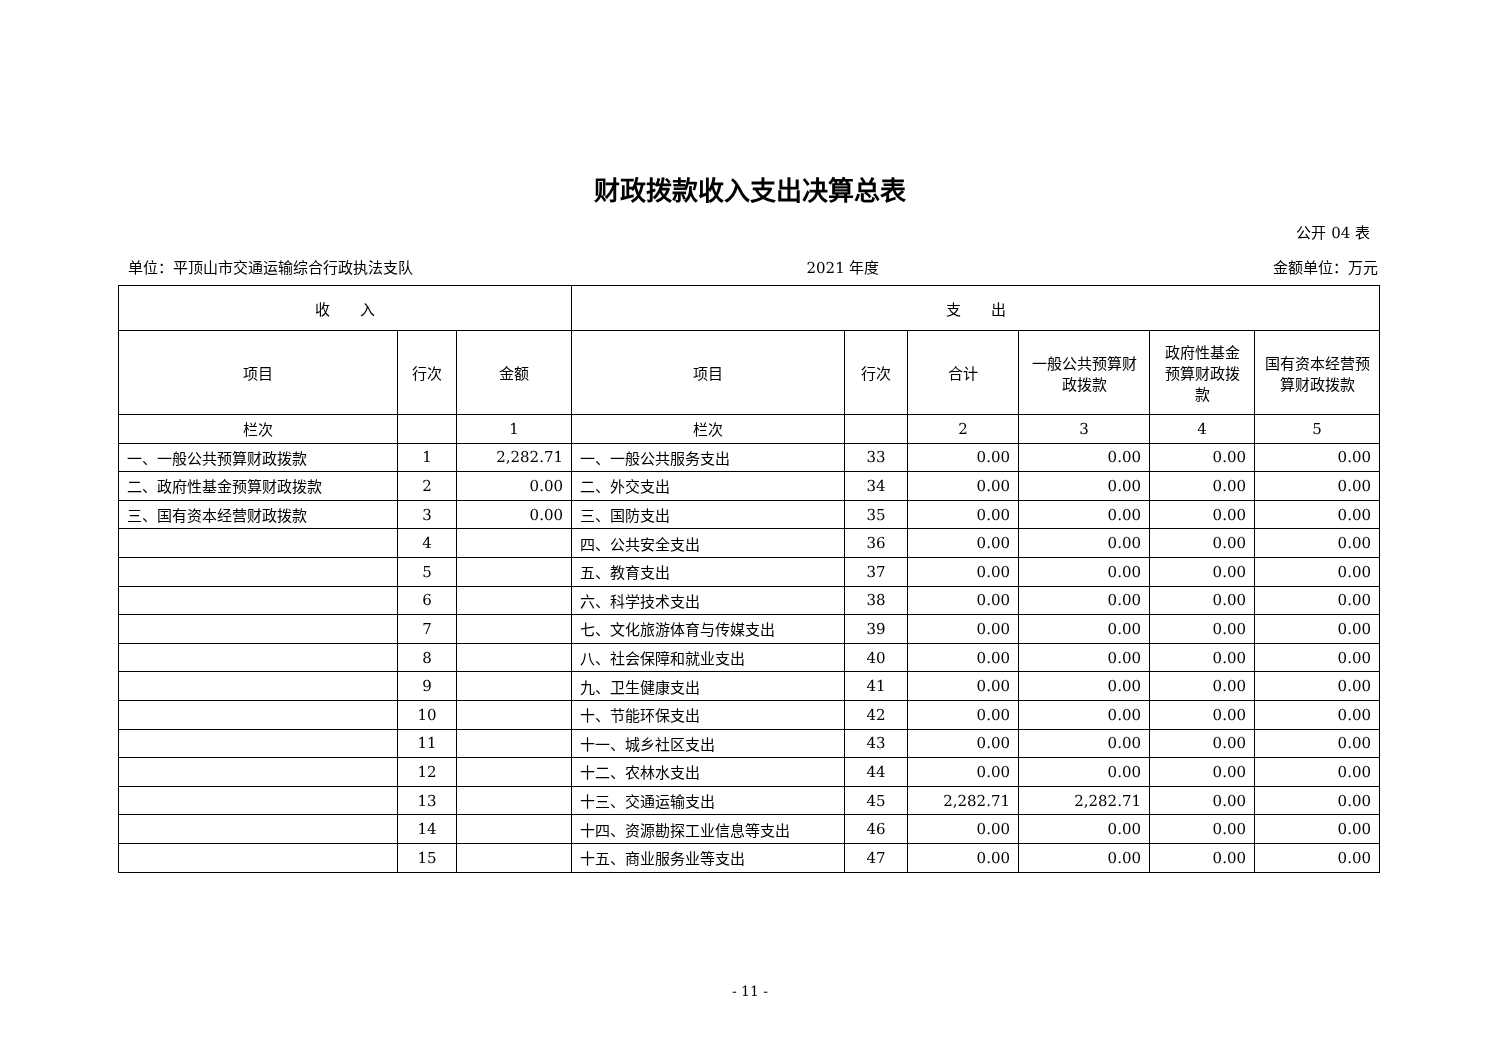财政拨款收入支出决算总表
公开 04 表
单位：平顶山市交通运输综合行政执法支队 2021 年度 金额单位：万元
| 收 入 | | | 支 出 | | | | | |
| --- | --- | --- | --- | --- | --- | --- | --- | --- |
| 项目 | 行次 | 金额 | 项目 | 行次 | 合计 | 一般公共预算财政拨款 | 政府性基金预算财政拨款 | 国有资本经营预算财政拨款 |
| 栏次 | | 1 | 栏次 | | 2 | 3 | 4 | 5 |
| 一、一般公共预算财政拨款 | 1 | 2,282.71 | 一、一般公共服务支出 | 33 | 0.00 | 0.00 | 0.00 | 0.00 |
| 二、政府性基金预算财政拨款 | 2 | 0.00 | 二、外交支出 | 34 | 0.00 | 0.00 | 0.00 | 0.00 |
| 三、国有资本经营财政拨款 | 3 | 0.00 | 三、国防支出 | 35 | 0.00 | 0.00 | 0.00 | 0.00 |
| | 4 | | 四、公共安全支出 | 36 | 0.00 | 0.00 | 0.00 | 0.00 |
| | 5 | | 五、教育支出 | 37 | 0.00 | 0.00 | 0.00 | 0.00 |
| | 6 | | 六、科学技术支出 | 38 | 0.00 | 0.00 | 0.00 | 0.00 |
| | 7 | | 七、文化旅游体育与传媒支出 | 39 | 0.00 | 0.00 | 0.00 | 0.00 |
| | 8 | | 八、社会保障和就业支出 | 40 | 0.00 | 0.00 | 0.00 | 0.00 |
| | 9 | | 九、卫生健康支出 | 41 | 0.00 | 0.00 | 0.00 | 0.00 |
| | 10 | | 十、节能环保支出 | 42 | 0.00 | 0.00 | 0.00 | 0.00 |
| | 11 | | 十一、城乡社区支出 | 43 | 0.00 | 0.00 | 0.00 | 0.00 |
| | 12 | | 十二、农林水支出 | 44 | 0.00 | 0.00 | 0.00 | 0.00 |
| | 13 | | 十三、交通运输支出 | 45 | 2,282.71 | 2,282.71 | 0.00 | 0.00 |
| | 14 | | 十四、资源勘探工业信息等支出 | 46 | 0.00 | 0.00 | 0.00 | 0.00 |
| | 15 | | 十五、商业服务业等支出 | 47 | 0.00 | 0.00 | 0.00 | 0.00 |
- 11 -